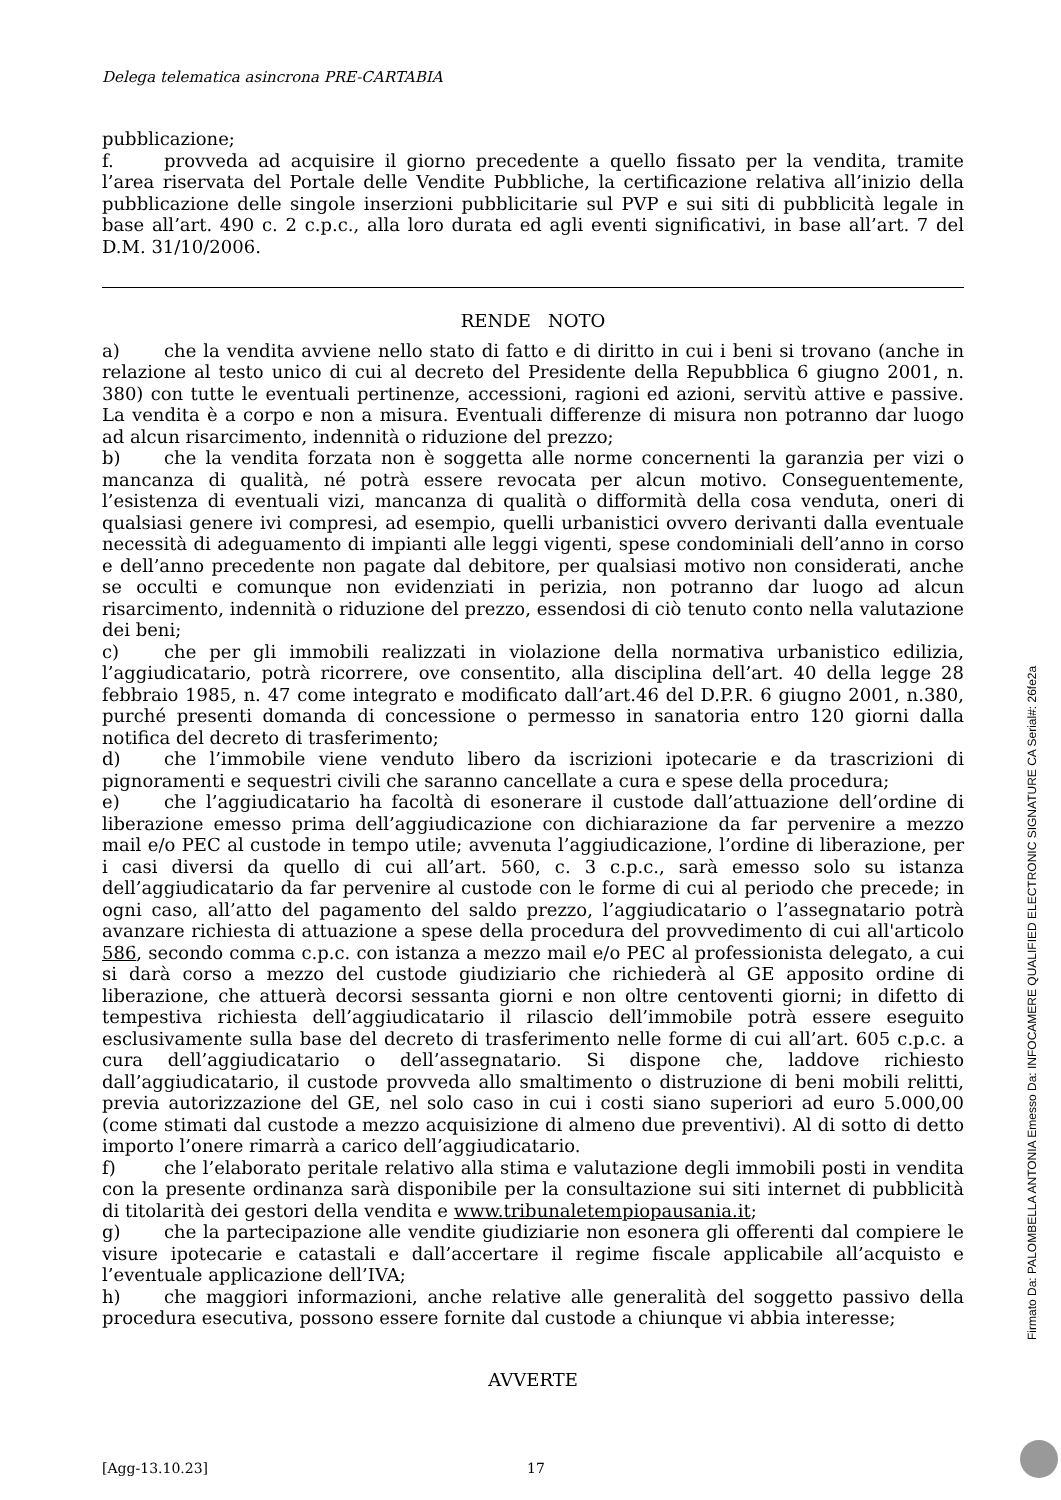Delega telematica asincrona PRE-CARTABIA
pubblicazione;
f. provveda ad acquisire il giorno precedente a quello fissato per la vendita, tramite l’area riservata del Portale delle Vendite Pubbliche, la certificazione relativa all’inizio della pubblicazione delle singole inserzioni pubblicitarie sul PVP e sui siti di pubblicità legale in base all’art. 490 c. 2 c.p.c., alla loro durata ed agli eventi significativi, in base all’art. 7 del D.M. 31/10/2006.
RENDE NOTO
a) che la vendita avviene nello stato di fatto e di diritto in cui i beni si trovano (anche in relazione al testo unico di cui al decreto del Presidente della Repubblica 6 giugno 2001, n. 380) con tutte le eventuali pertinenze, accessioni, ragioni ed azioni, servitù attive e passive. La vendita è a corpo e non a misura. Eventuali differenze di misura non potranno dar luogo ad alcun risarcimento, indennità o riduzione del prezzo;
b) che la vendita forzata non è soggetta alle norme concernenti la garanzia per vizi o mancanza di qualità, né potrà essere revocata per alcun motivo. Conseguentemente, l’esistenza di eventuali vizi, mancanza di qualità o difformità della cosa venduta, oneri di qualsiasi genere ivi compresi, ad esempio, quelli urbanistici ovvero derivanti dalla eventuale necessità di adeguamento di impianti alle leggi vigenti, spese condominiali dell’anno in corso e dell’anno precedente non pagate dal debitore, per qualsiasi motivo non considerati, anche se occulti e comunque non evidenziati in perizia, non potranno dar luogo ad alcun risarcimento, indennità o riduzione del prezzo, essendosi di ciò tenuto conto nella valutazione dei beni;
c) che per gli immobili realizzati in violazione della normativa urbanistico edilizia, l’aggiudicatario, potrà ricorrere, ove consentito, alla disciplina dell’art. 40 della legge 28 febbraio 1985, n. 47 come integrato e modificato dall’art.46 del D.P.R. 6 giugno 2001, n.380, purché presenti domanda di concessione o permesso in sanatoria entro 120 giorni dalla notifica del decreto di trasferimento;
d) che l’immobile viene venduto libero da iscrizioni ipotecarie e da trascrizioni di pignoramenti e sequestri civili che saranno cancellate a cura e spese della procedura;
e) che l’aggiudicatario ha facoltà di esonerare il custode dall’attuazione dell’ordine di liberazione emesso prima dell’aggiudicazione con dichiarazione da far pervenire a mezzo mail e/o PEC al custode in tempo utile; avvenuta l’aggiudicazione, l’ordine di liberazione, per i casi diversi da quello di cui all’art. 560, c. 3 c.p.c., sarà emesso solo su istanza dell’aggiudicatario da far pervenire al custode con le forme di cui al periodo che precede; in ogni caso, all’atto del pagamento del saldo prezzo, l’aggiudicatario o l’assegnatario potrà avanzare richiesta di attuazione a spese della procedura del provvedimento di cui all'articolo 586, secondo comma c.p.c. con istanza a mezzo mail e/o PEC al professionista delegato, a cui si darà corso a mezzo del custode giudiziario che richiederà al GE apposito ordine di liberazione, che attuerà decorsi sessanta giorni e non oltre centoventi giorni; in difetto di tempestiva richiesta dell’aggiudicatario il rilascio dell’immobile potrà essere eseguito esclusivamente sulla base del decreto di trasferimento nelle forme di cui all’art. 605 c.p.c. a cura dell’aggiudicatario o dell’assegnatario. Si dispone che, laddove richiesto dall’aggiudicatario, il custode provveda allo smaltimento o distruzione di beni mobili relitti, previa autorizzazione del GE, nel solo caso in cui i costi siano superiori ad euro 5.000,00 (come stimati dal custode a mezzo acquisizione di almeno due preventivi). Al di sotto di detto importo l’onere rimarrà a carico dell’aggiudicatario.
f) che l’elaborato peritale relativo alla stima e valutazione degli immobili posti in vendita con la presente ordinanza sarà disponibile per la consultazione sui siti internet di pubblicità di titolarità dei gestori della vendita e www.tribunaletempiopausania.it;
g) che la partecipazione alle vendite giudiziarie non esonera gli offerenti dal compiere le visure ipotecarie e catastali e dall’accertare il regime fiscale applicabile all’acquisto e l’eventuale applicazione dell’IVA;
h) che maggiori informazioni, anche relative alle generalità del soggetto passivo della procedura esecutiva, possono essere fornite dal custode a chiunque vi abbia interesse;
AVVERTE
[Agg-13.10.23] 17
Firmato Da: PALOMBELLA ANTONIA Emesso Da: INFOCAMERE QUALIFIED ELECTRONIC SIGNATURE CA Serial#: 26fe2a